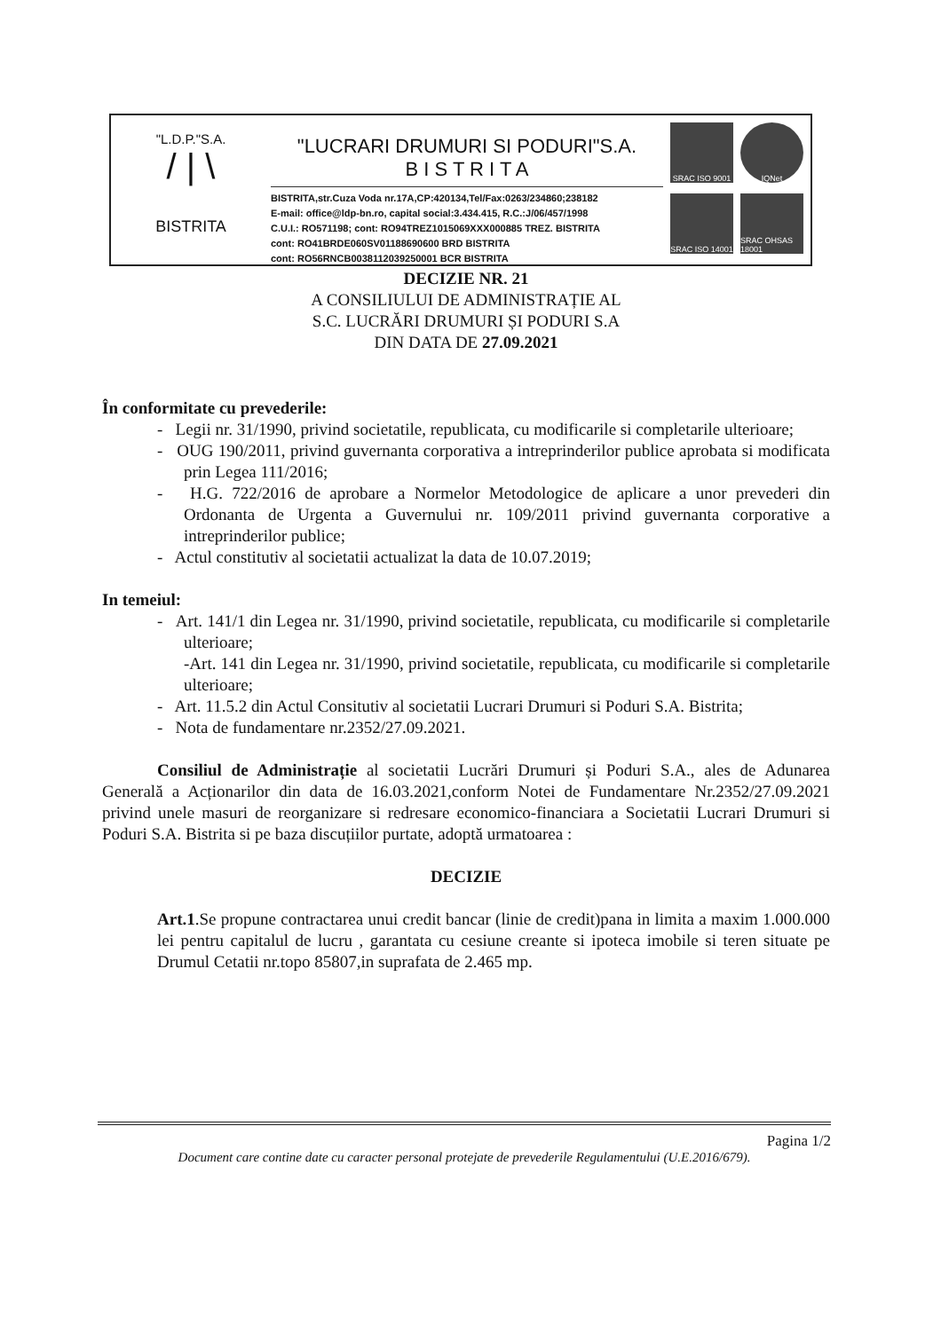"L.D.P."S.A.
/ | \
BISTRITA
"LUCRARI DRUMURI SI PODURI"S.A.
B I S T R I T A
BISTRITA,str.Cuza Voda nr.17A,CP:420134,Tel/Fax:0263/234860;238182
E-mail: office@ldp-bn.ro, capital social:3.434.415, R.C.:J/06/457/1998
C.U.I.: RO571198; cont: RO94TREZ1015069XXX000885 TREZ. BISTRITA
cont: RO41BRDE060SV01188690600 BRD BISTRITA
cont: RO56RNCB0038112039250001 BCR BISTRITA
SRAC ISO 9001
IQNet
SRAC ISO 14001
SRAC OHSAS 18001
DECIZIE NR. 21
A CONSILIULUI DE ADMINISTRAȚIE AL
S.C. LUCRĂRI DRUMURI ȘI PODURI S.A
DIN DATA DE 27.09.2021
În conformitate cu prevederile:
- Legii nr. 31/1990, privind societatile, republicata, cu modificarile si completarile ulterioare;
- OUG 190/2011, privind guvernanta corporativa a intreprinderilor publice aprobata si modificata prin Legea 111/2016;
- H.G. 722/2016 de aprobare a Normelor Metodologice de aplicare a unor prevederi din Ordonanta de Urgenta a Guvernului nr. 109/2011 privind guvernanta corporative a intreprinderilor publice;
- Actul constitutiv al societatii actualizat la data de 10.07.2019;
In temeiul:
- Art. 141/1 din Legea nr. 31/1990, privind societatile, republicata, cu modificarile si completarile ulterioare;
-Art. 141 din Legea nr. 31/1990, privind societatile, republicata, cu modificarile si completarile ulterioare;
- Art. 11.5.2 din Actul Consitutiv al societatii Lucrari Drumuri si Poduri S.A. Bistrita;
- Nota de fundamentare nr.2352/27.09.2021.
Consiliul de Administrație al societatii Lucrări Drumuri și Poduri S.A., ales de Adunarea Generală a Acționarilor din data de 16.03.2021,conform Notei de Fundamentare Nr.2352/27.09.2021 privind unele masuri de reorganizare si redresare economico-financiara a Societatii Lucrari Drumuri si Poduri S.A. Bistrita si pe baza discuțiilor purtate, adoptă urmatoarea :
DECIZIE
Art.1.Se propune contractarea unui credit bancar (linie de credit)pana in limita a maxim 1.000.000 lei pentru capitalul de lucru , garantata cu cesiune creante si ipoteca imobile si teren situate pe Drumul Cetatii nr.topo 85807,in suprafata de 2.465 mp.
Pagina 1/2
Document care contine date cu caracter personal protejate de prevederile Regulamentului (U.E.2016/679).